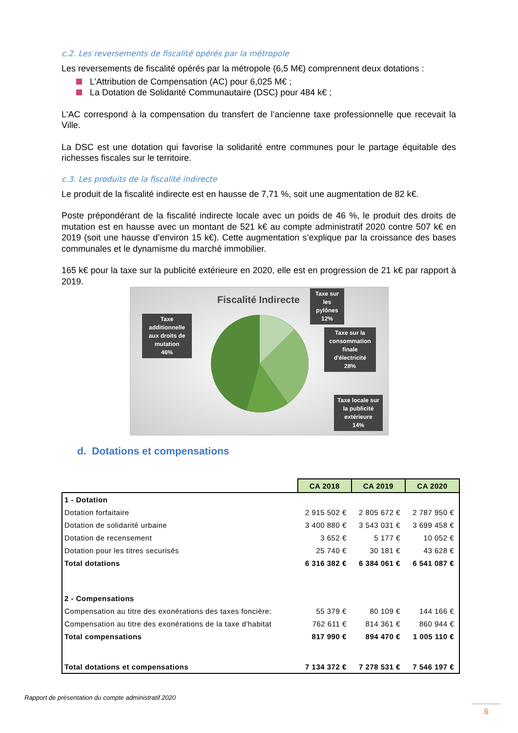c.2. Les reversements de fiscalité opérés par la métropole
Les reversements de fiscalité opérés par la métropole (6,5 M€) comprennent deux dotations :
L’Attribution de Compensation (AC) pour 6,025 M€ ;
La Dotation de Solidarité Communautaire (DSC) pour 484 k€ ;
L'AC correspond à la compensation du transfert de l’ancienne taxe professionnelle que recevait la Ville.
La DSC est une dotation qui favorise la solidarité entre communes pour le partage équitable des richesses fiscales sur le territoire.
c.3. Les produits de la fiscalité indirecte
Le produit de la fiscalité indirecte est en hausse de 7,71 %, soit une augmentation de 82 k€.
Poste prépondérant de la fiscalité indirecte locale avec un poids de 46 %, le produit des droits de mutation est en hausse avec un montant de 521 k€ au compte administratif 2020 contre 507 k€ en 2019 (soit une hausse d’environ 15 k€). Cette augmentation s’explique par la croissance des bases communales et le dynamisme du marché immobilier.
165 k€ pour la taxe sur la publicité extérieure en 2020, elle est en progression de 21 k€ par rapport à 2019.
Fiscalité Indirecte
Taxe additionnelle aux droits de mutation
46%
Taxe sur les pylônes
12%
Taxe sur la consommation finale d'électricité
28%
Taxe locale sur la publicité extérieure
14%
d. Dotations et compensations
| | CA 2018 | CA 2019 | CA 2020 |
| 1 - Dotation | | | |
| Dotation forfaitaire | 2 915 502 € | 2 805 672 € | 2 787 950 € |
| Dotation de solidarité urbaine | 3 400 880 € | 3 543 031 € | 3 699 458 € |
| Dotation de recensement | 3 652 € | 5 177 € | 10 052 € |
| Dotation pour les titres securisés | 25 740 € | 30 181 € | 43 628 € |
| Total dotations | 6 316 382 € | 6 384 061 € | 6 541 087 € |
| 2 - Compensations | | | |
| Compensation au titre des exonérations des taxes foncière: | 55 379 € | 80 109 € | 144 166 € |
| Compensation au titre des exonérations de la taxe d'habitat | 762 611 € | 814 361 € | 860 944 € |
| Total compensations | 817 990 € | 894 470 € | 1 005 110 € |
| Total dotations et compensations | 7 134 372 € | 7 278 531 € | 7 546 197 € |
Rapport de présentation du compte administratif 2020
6